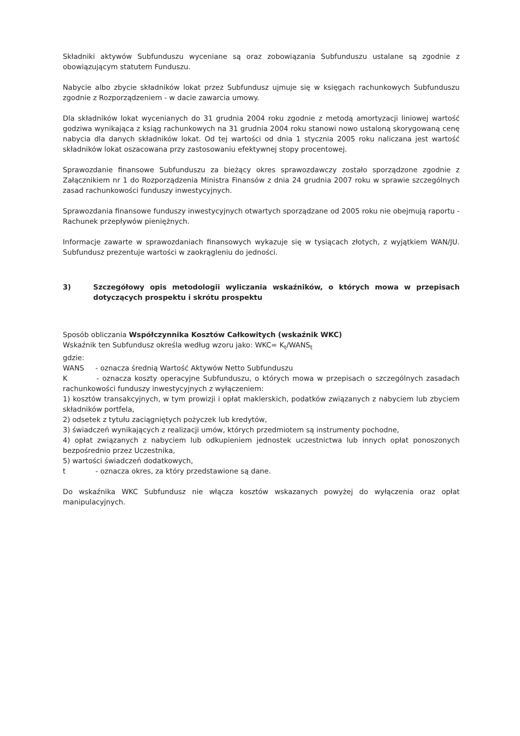Składniki aktywów Subfunduszu wyceniane są oraz zobowiązania Subfunduszu ustalane są zgodnie z obowiązującym statutem Funduszu.
Nabycie albo zbycie składników lokat przez Subfundusz ujmuje się w księgach rachunkowych Subfunduszu zgodnie z Rozporządzeniem - w dacie zawarcia umowy.
Dla składników lokat wycenianych do 31 grudnia 2004 roku zgodnie z metodą amortyzacji liniowej wartość godziwa wynikająca z ksiąg rachunkowych na 31 grudnia 2004 roku stanowi nowo ustaloną skorygowaną cenę nabycia dla danych składników lokat. Od tej wartości od dnia 1 stycznia 2005 roku naliczana jest wartość składników lokat oszacowana przy zastosowaniu efektywnej stopy procentowej.
Sprawozdanie finansowe Subfunduszu za bieżący okres sprawozdawczy zostało sporządzone zgodnie z Załącznikiem nr 1 do Rozporządzenia Ministra Finansów z dnia 24 grudnia 2007 roku w sprawie szczególnych zasad rachunkowości funduszy inwestycyjnych.
Sprawozdania finansowe funduszy inwestycyjnych otwartych sporządzane od 2005 roku nie obejmują raportu - Rachunek przepływów pieniężnych.
Informacje zawarte w sprawozdaniach finansowych wykazuje się w tysiącach złotych, z wyjątkiem WAN/JU. Subfundusz prezentuje wartości w zaokrągleniu do jedności.
3) Szczegółowy opis metodologii wyliczania wskaźników, o których mowa w przepisach dotyczących prospektu i skrótu prospektu
Sposób obliczania Współczynnika Kosztów Całkowitych (wskaźnik WKC)
Wskaźnik ten Subfundusz określa według wzoru jako: WKC= K<sub>t</sub>/WANS<sub>t</sub>
gdzie:
WANS - oznacza średnią Wartość Aktywów Netto Subfunduszu
K - oznacza koszty operacyjne Subfunduszu, o których mowa w przepisach o szczególnych zasadach rachunkowości funduszy inwestycyjnych z wyłączeniem:
1) kosztów transakcyjnych, w tym prowizji i opłat maklerskich, podatków związanych z nabyciem lub zbyciem składników portfela,
2) odsetek z tytułu zaciągniętych pożyczek lub kredytów,
3) świadczeń wynikających z realizacji umów, których przedmiotem są instrumenty pochodne,
4) opłat związanych z nabyciem lub odkupieniem jednostek uczestnictwa lub innych opłat ponoszonych bezpośrednio przez Uczestnika,
5) wartości świadczeń dodatkowych,
t - oznacza okres, za który przedstawione są dane.
Do wskaźnika WKC Subfundusz nie włącza kosztów wskazanych powyżej do wyłączenia oraz opłat manipulacyjnych.